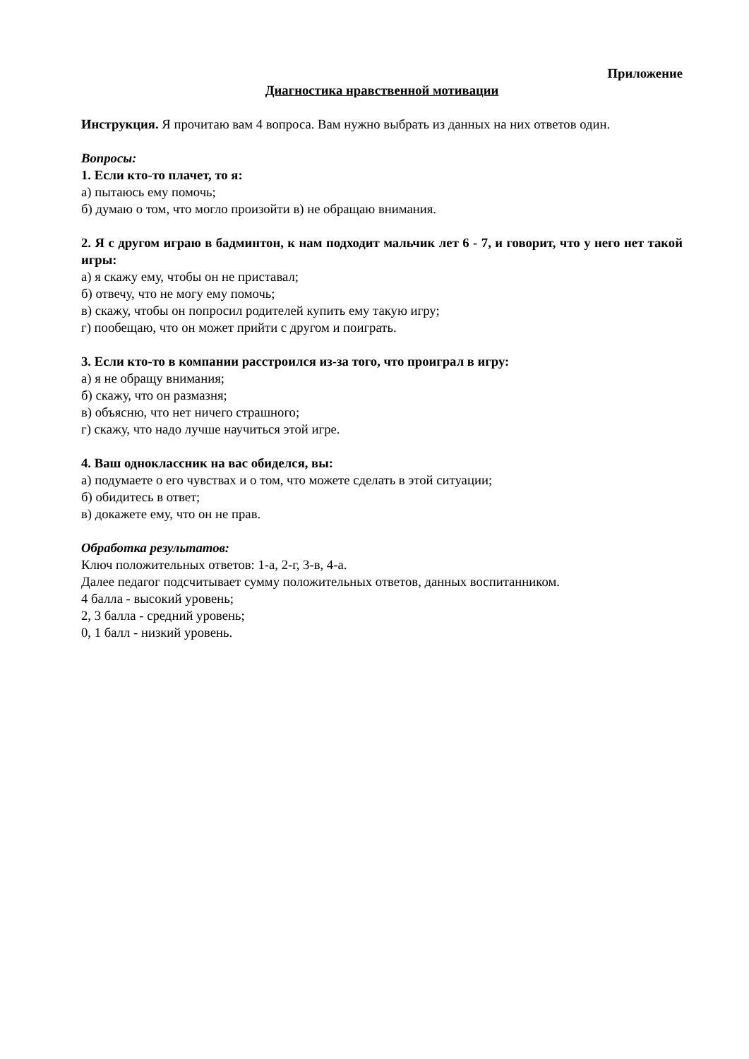Приложение
Диагностика нравственной мотивации
Инструкция. Я прочитаю вам 4 вопроса. Вам нужно выбрать из данных на них ответов один.
Вопросы:
1. Если кто-то плачет, то я:
а) пытаюсь ему помочь;
б) думаю о том, что могло произойти в) не обращаю внимания.
2. Я с другом играю в бадминтон, к нам подходит мальчик лет 6 - 7, и говорит, что у него нет такой игры:
а) я скажу ему, чтобы он не приставал;
б) отвечу, что не могу ему помочь;
в) скажу, чтобы он попросил родителей купить ему такую игру;
г) пообещаю, что он может прийти с другом и поиграть.
3. Если кто-то в компании расстроился из-за того, что проиграл в игру:
а) я не обращу внимания;
б) скажу, что он размазня;
в) объясню, что нет ничего страшного;
г) скажу, что надо лучше научиться этой игре.
4. Ваш одноклассник на вас обиделся, вы:
а) подумаете о его чувствах и о том, что можете сделать в этой ситуации;
б) обидитесь в ответ;
в) докажете ему, что он не прав.
Обработка результатов:
Ключ положительных ответов: 1-а, 2-г, 3-в, 4-а.
Далее педагог подсчитывает сумму положительных ответов, данных воспитанником.
4 балла - высокий уровень;
2, 3 балла - средний уровень;
0, 1 балл - низкий уровень.